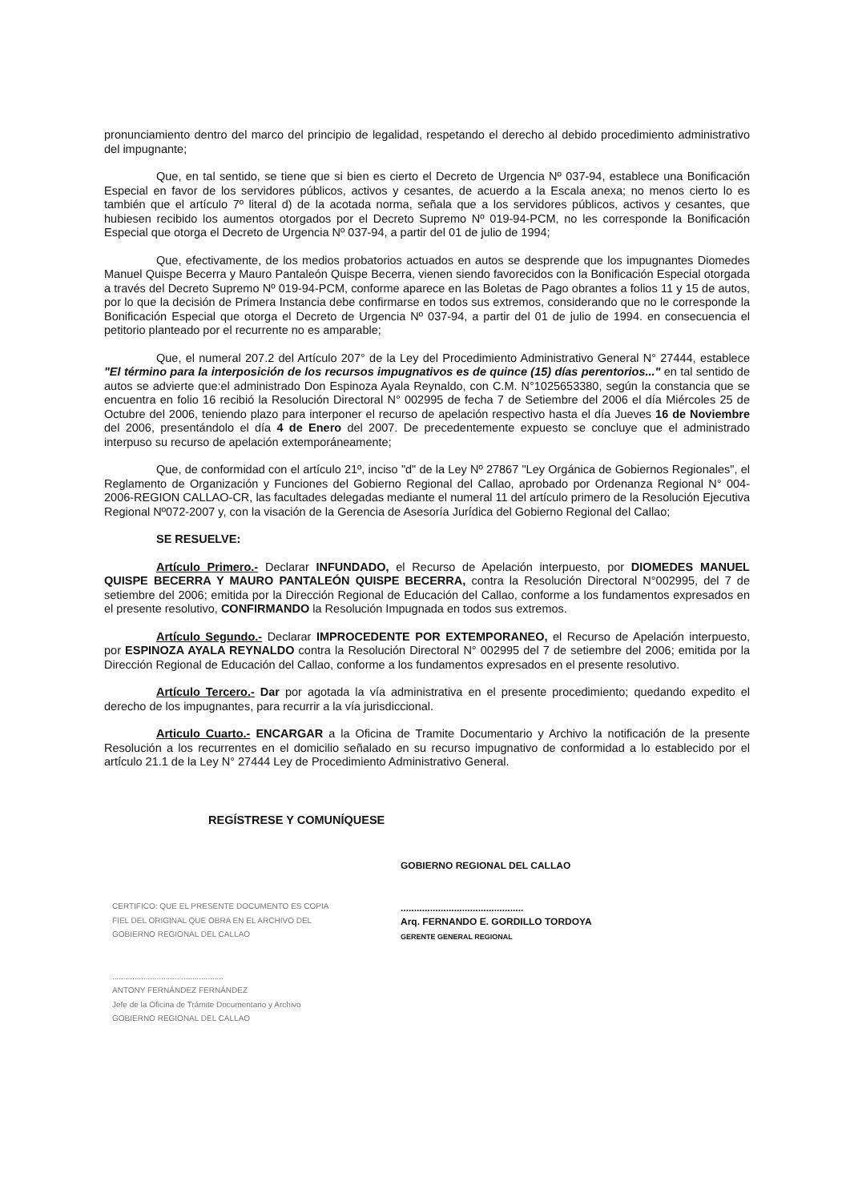pronunciamiento dentro del marco del principio de legalidad, respetando el derecho al debido procedimiento administrativo del impugnante;
Que, en tal sentido, se tiene que si bien es cierto el Decreto de Urgencia Nº 037-94, establece una Bonificación Especial en favor de los servidores públicos, activos y cesantes, de acuerdo a la Escala anexa; no menos cierto lo es también que el artículo 7º literal d) de la acotada norma, señala que a los servidores públicos, activos y cesantes, que hubiesen recibido los aumentos otorgados por el Decreto Supremo Nº 019-94-PCM, no les corresponde la Bonificación Especial que otorga el Decreto de Urgencia Nº 037-94, a partir del 01 de julio de 1994;
Que, efectivamente, de los medios probatorios actuados en autos se desprende que los impugnantes Diomedes Manuel Quispe Becerra y Mauro Pantaleón Quispe Becerra, vienen siendo favorecidos con la Bonificación Especial otorgada a través del Decreto Supremo Nº 019-94-PCM, conforme aparece en las Boletas de Pago obrantes a folios 11 y 15 de autos, por lo que la decisión de Primera Instancia debe confirmarse en todos sus extremos, considerando que no le corresponde la Bonificación Especial que otorga el Decreto de Urgencia Nº 037-94, a partir del 01 de julio de 1994. en consecuencia el petitorio planteado por el recurrente no es amparable;
Que, el numeral 207.2 del Artículo 207° de la Ley del Procedimiento Administrativo General N° 27444, establece "El término para la interposición de los recursos impugnativos es de quince (15) días perentorios..." en tal sentido de autos se advierte que:el administrado Don Espinoza Ayala Reynaldo, con C.M. N°1025653380, según la constancia que se encuentra en folio 16 recibió la Resolución Directoral N° 002995 de fecha 7 de Setiembre del 2006 el día Miércoles 25 de Octubre del 2006, teniendo plazo para interponer el recurso de apelación respectivo hasta el día Jueves 16 de Noviembre del 2006, presentándolo el día 4 de Enero del 2007. De precedentemente expuesto se concluye que el administrado interpuso su recurso de apelación extemporáneamente;
Que, de conformidad con el artículo 21º, inciso "d" de la Ley Nº 27867 "Ley Orgánica de Gobiernos Regionales", el Reglamento de Organización y Funciones del Gobierno Regional del Callao, aprobado por Ordenanza Regional N° 004-2006-REGION CALLAO-CR, las facultades delegadas mediante el numeral 11 del artículo primero de la Resolución Ejecutiva Regional Nº072-2007 y, con la visación de la Gerencia de Asesoría Jurídica del Gobierno Regional del Callao;
SE RESUELVE:
Artículo Primero.- Declarar INFUNDADO, el Recurso de Apelación interpuesto, por DIOMEDES MANUEL QUISPE BECERRA Y MAURO PANTALEÓN QUISPE BECERRA, contra la Resolución Directoral N°002995, del 7 de setiembre del 2006; emitida por la Dirección Regional de Educación del Callao, conforme a los fundamentos expresados en el presente resolutivo, CONFIRMANDO la Resolución Impugnada en todos sus extremos.
Artículo Segundo.- Declarar IMPROCEDENTE POR EXTEMPORANEO, el Recurso de Apelación interpuesto, por ESPINOZA AYALA REYNALDO contra la Resolución Directoral N° 002995 del 7 de setiembre del 2006; emitida por la Dirección Regional de Educación del Callao, conforme a los fundamentos expresados en el presente resolutivo.
Artículo Tercero.- Dar por agotada la vía administrativa en el presente procedimiento; quedando expedito el derecho de los impugnantes, para recurrir a la vía jurisdiccional.
Articulo Cuarto.- ENCARGAR a la Oficina de Tramite Documentario y Archivo la notificación de la presente Resolución a los recurrentes en el domicilio señalado en su recurso impugnativo de conformidad a lo establecido por el artículo 21.1 de la Ley N° 27444 Ley de Procedimiento Administrativo General.
REGÍSTRESE Y COMUNÍQUESE
CERTIFICO: QUE EL PRESENTE DOCUMENTO ES COPIA FIEL DEL ORIGINAL QUE OBRA EN EL ARCHIVO DEL GOBIERNO REGIONAL DEL CALLAO
..................................................
ANTONY FERNÁNDEZ FERNÁNDEZ
Jefe de la Oficina de Trámite Documentario y Archivo
GOBIERNO REGIONAL DEL CALLAO
GOBIERNO REGIONAL DEL CALLAO
..............................................
Arq. FERNANDO E. GORDILLO TORDOYA
GERENTE GENERAL REGIONAL